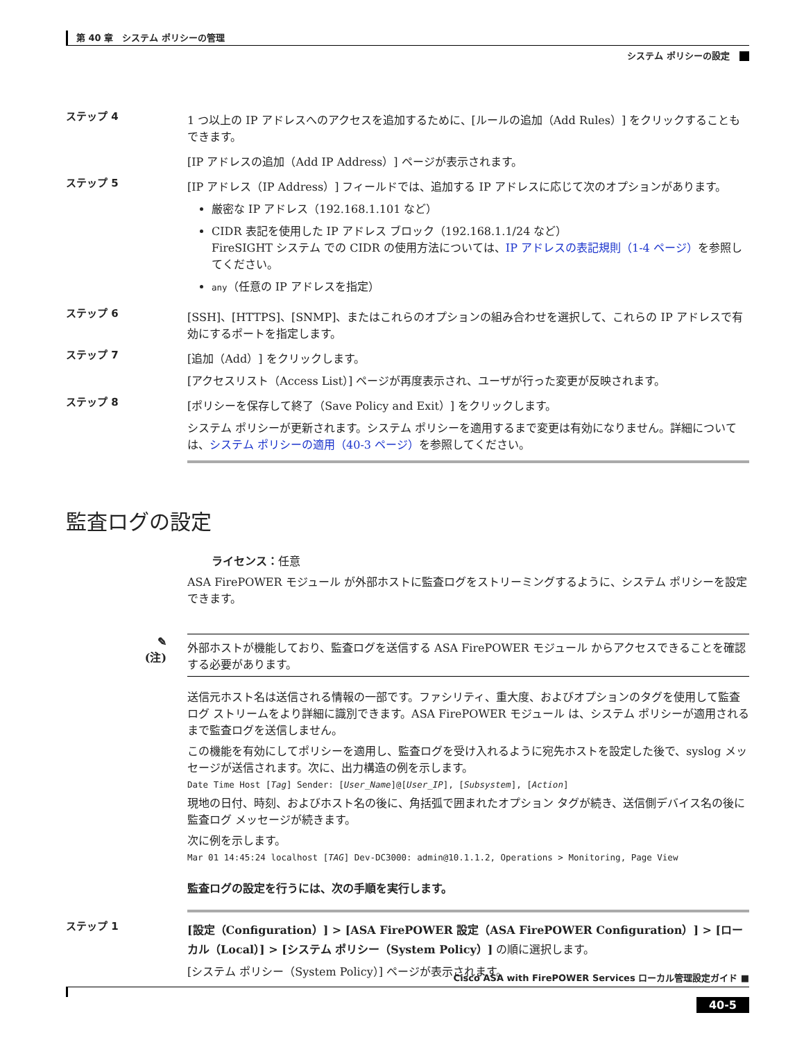第 40 章　システム ポリシーの管理
システム ポリシーの設定
ステップ 4 1 つ以上の IP アドレスへのアクセスを追加するために、[ルールの追加（Add Rules）] をクリックすることもできます。
[IP アドレスの追加（Add IP Address）] ページが表示されます。
ステップ 5 [IP アドレス（IP Address）] フィールドでは、追加する IP アドレスに応じて次のオプションがあります。
厳密な IP アドレス（192.168.1.101 など）
CIDR 表記を使用した IP アドレス ブロック（192.168.1.1/24 など）
FireSIGHT システム での CIDR の使用方法については、IP アドレスの表記規則（1-4 ページ）を参照してください。
any（任意の IP アドレスを指定）
ステップ 6 [SSH]、[HTTPS]、[SNMP]、またはこれらのオプションの組み合わせを選択して、これらの IP アドレスで有効にするポートを指定します。
ステップ 7 [追加（Add）] をクリックします。
[アクセスリスト（Access List）] ページが再度表示され、ユーザが行った変更が反映されます。
ステップ 8 [ポリシーを保存して終了（Save Policy and Exit）] をクリックします。
システム ポリシーが更新されます。システム ポリシーを適用するまで変更は有効になりません。詳細については、システム ポリシーの適用（40-3 ページ）を参照してください。
監査ログの設定
ライセンス：任意
ASA FirePOWER モジュール が外部ホストに監査ログをストリーミングするように、システム ポリシーを設定できます。
✎
(注)
外部ホストが機能しており、監査ログを送信する ASA FirePOWER モジュール からアクセスできることを確認する必要があります。
送信元ホスト名は送信される情報の一部です。ファシリティ、重大度、およびオプションのタグを使用して監査ログ ストリームをより詳細に識別できます。ASA FirePOWER モジュール は、システム ポリシーが適用されるまで監査ログを送信しません。
この機能を有効にしてポリシーを適用し、監査ログを受け入れるように宛先ホストを設定した後で、syslog メッセージが送信されます。次に、出力構造の例を示します。
Date Time Host [Tag] Sender: [User_Name]@[User_IP], [Subsystem], [Action]
現地の日付、時刻、およびホスト名の後に、角括弧で囲まれたオプション タグが続き、送信側デバイス名の後に監査ログ メッセージが続きます。
次に例を示します。
Mar 01 14:45:24 localhost [TAG] Dev-DC3000: admin@10.1.1.2, Operations > Monitoring, Page View
監査ログの設定を行うには、次の手順を実行します。
ステップ 1 [設定（Configuration）] > [ASA FirePOWER 設定（ASA FirePOWER Configuration）] > [ローカル（Local）] > [システム ポリシー（System Policy）] の順に選択します。
[システム ポリシー（System Policy）] ページが表示されます。
Cisco ASA with FirePOWER Services ローカル管理設定ガイド ■
40-5